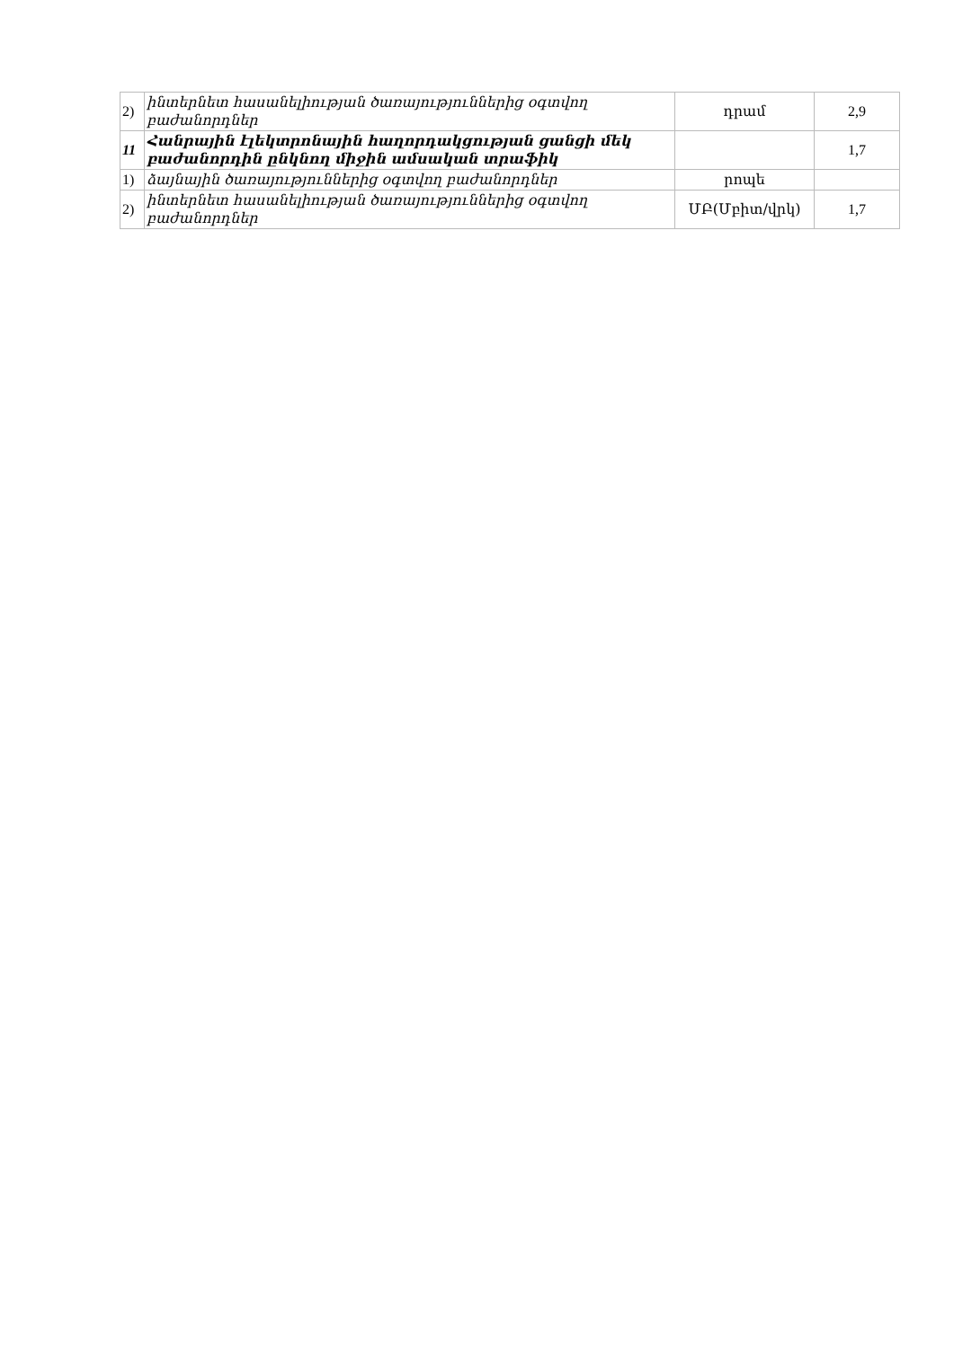| 2) | ինտերնետ հասանելիության ծառայություններից օգտվող բաժանորդներ | դրամ | 2,9 |
| 11 | Հանրային էլեկտրոնային հաղորդակցության ցանցի մեկ բաժանորդին ընկնող միջին ամսական տրաֆիկ | | 1,7 |
| 1) | ձայնային ծառայություններից օգտվող բաժանորդներ | րոպե | |
| 2) | ինտերնետ հասանելիության ծառայություններից օգտվող բաժանորդներ | ՄԲ(Մբիտ/վրկ) | 1,7 |